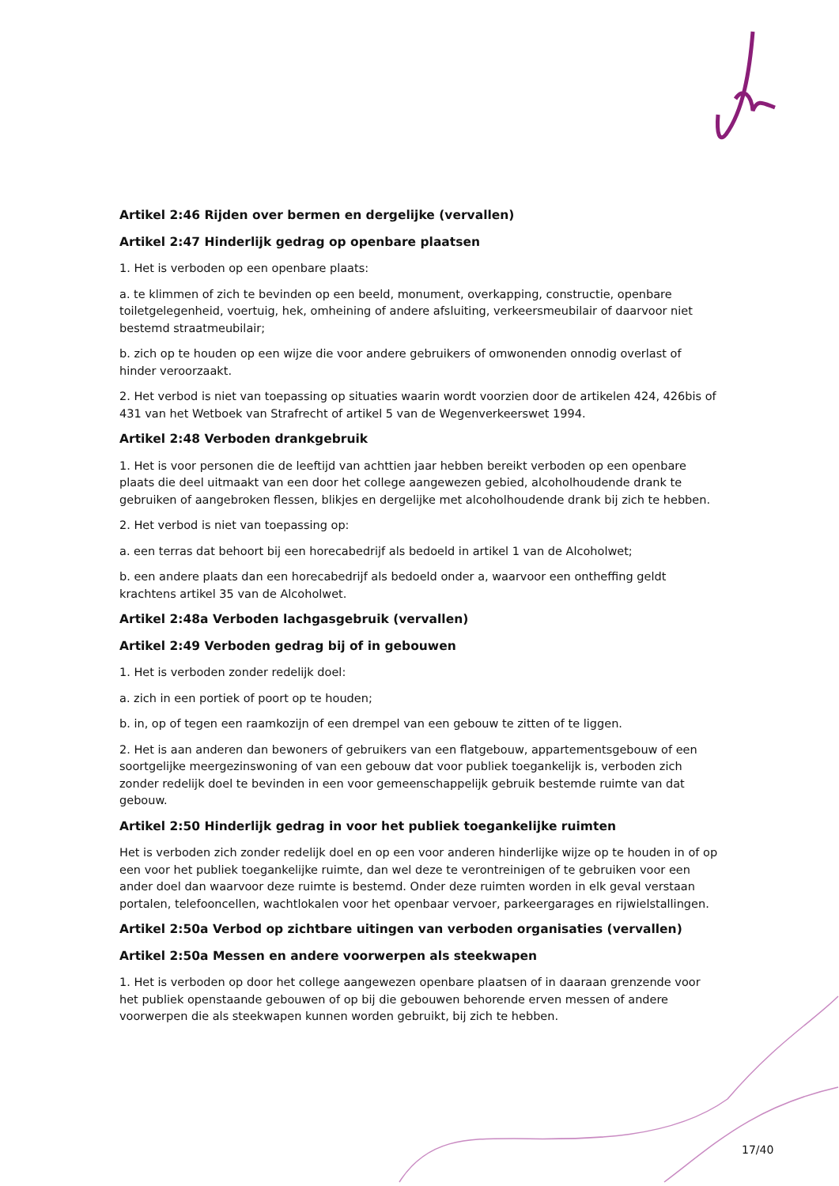Artikel 2:46 Rijden over bermen en dergelijke (vervallen)
Artikel 2:47 Hinderlijk gedrag op openbare plaatsen
1. Het is verboden op een openbare plaats:
a. te klimmen of zich te bevinden op een beeld, monument, overkapping, constructie, openbare toiletgelegenheid, voertuig, hek, omheining of andere afsluiting, verkeersmeubilair of daarvoor niet bestemd straatmeubilair;
b. zich op te houden op een wijze die voor andere gebruikers of omwonenden onnodig overlast of hinder veroorzaakt.
2. Het verbod is niet van toepassing op situaties waarin wordt voorzien door de artikelen 424, 426bis of 431 van het Wetboek van Strafrecht of artikel 5 van de Wegenverkeerswet 1994.
Artikel 2:48 Verboden drankgebruik
1. Het is voor personen die de leeftijd van achttien jaar hebben bereikt verboden op een openbare plaats die deel uitmaakt van een door het college aangewezen gebied, alcoholhoudende drank te gebruiken of aangebroken flessen, blikjes en dergelijke met alcoholhoudende drank bij zich te hebben.
2. Het verbod is niet van toepassing op:
a. een terras dat behoort bij een horecabedrijf als bedoeld in artikel 1 van de Alcoholwet;
b. een andere plaats dan een horecabedrijf als bedoeld onder a, waarvoor een ontheffing geldt krachtens artikel 35 van de Alcoholwet.
Artikel 2:48a Verboden lachgasgebruik (vervallen)
Artikel 2:49 Verboden gedrag bij of in gebouwen
1. Het is verboden zonder redelijk doel:
a. zich in een portiek of poort op te houden;
b. in, op of tegen een raamkozijn of een drempel van een gebouw te zitten of te liggen.
2. Het is aan anderen dan bewoners of gebruikers van een flatgebouw, appartementsgebouw of een soortgelijke meergezinswoning of van een gebouw dat voor publiek toegankelijk is, verboden zich zonder redelijk doel te bevinden in een voor gemeenschappelijk gebruik bestemde ruimte van dat gebouw.
Artikel 2:50 Hinderlijk gedrag in voor het publiek toegankelijke ruimten
Het is verboden zich zonder redelijk doel en op een voor anderen hinderlijke wijze op te houden in of op een voor het publiek toegankelijke ruimte, dan wel deze te verontreinigen of te gebruiken voor een ander doel dan waarvoor deze ruimte is bestemd. Onder deze ruimten worden in elk geval verstaan portalen, telefooncellen, wachtlokalen voor het openbaar vervoer, parkeergarages en rijwielstallingen.
Artikel 2:50a Verbod op zichtbare uitingen van verboden organisaties (vervallen)
Artikel 2:50a Messen en andere voorwerpen als steekwapen
1. Het is verboden op door het college aangewezen openbare plaatsen of in daaraan grenzende voor het publiek openstaande gebouwen of op bij die gebouwen behorende erven messen of andere voorwerpen die als steekwapen kunnen worden gebruikt, bij zich te hebben.
17/40